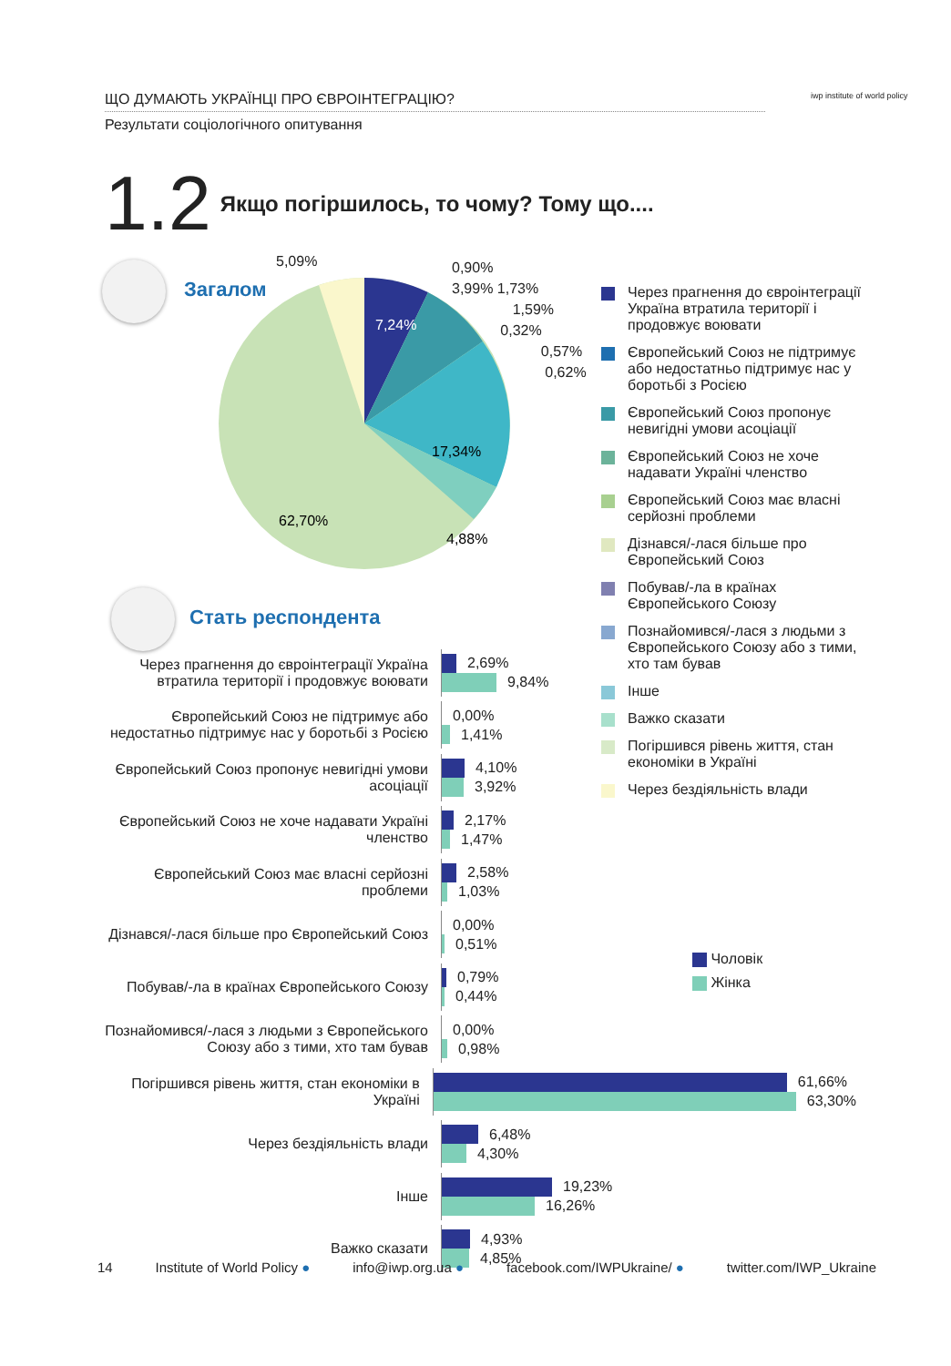ЩО ДУМАЮТЬ УКРАЇНЦІ ПРО ЄВРОІНТЕГРАЦІЮ?
Результати соціологічного опитування
iwp institute of world policy
1.2 Якщо погіршилось, то чому? Тому що....
Загалом
7,24%
17,34%
4,88%
62,70%
5,09%
0,90%
3,99% 1,73%
1,59%
0,32%
0,57%
0,62%
Через прагнення до євроінтеграції Україна втратила території і продовжує воювати
Європейський Союз не підтримує або недостатньо підтримує нас у боротьбі з Росією
Європейський Союз пропонує невигідні умови асоціації
Європейський Союз не хоче надавати Україні членство
Європейський Союз має власні серйозні проблеми
Дізнався/-лася більше про Європейський Союз
Побував/-ла в країнах Європейського Союзу
Познайомився/-лася з людьми з Європейського Союзу або з тими, хто там бував
Інше
Важко сказати
Погіршився рівень життя, стан економіки в Україні
Через бездіяльність влади
Стать респондента
Чоловік
Жінка
Через прагнення до євроінтеграції Україна втратила території і продовжує воювати
2,69%
9,84%
Європейський Союз не підтримує або недостатньо підтримує нас у боротьбі з Росією
0,00%
1,41%
Європейський Союз пропонує невигідні умови асоціації
4,10%
3,92%
Європейський Союз не хоче надавати Україні членство
2,17%
1,47%
Європейський Союз має власні серйозні проблеми
2,58%
1,03%
Дізнався/-лася більше про Європейський Союз
0,00%
0,51%
Побував/-ла в країнах Європейського Союзу
0,79%
0,44%
Познайомився/-лася з людьми з Європейського Союзу або з тими, хто там бував
0,00%
0,98%
Погіршився рівень життя, стан економіки в Україні
61,66%
63,30%
Через бездіяльність влади
6,48%
4,30%
Інше
19,23%
16,26%
Важко сказати
4,93%
4,85%
14 Institute of World Policy ● info@iwp.org.ua ● facebook.com/IWPUkraine/ ● twitter.com/IWP_Ukraine